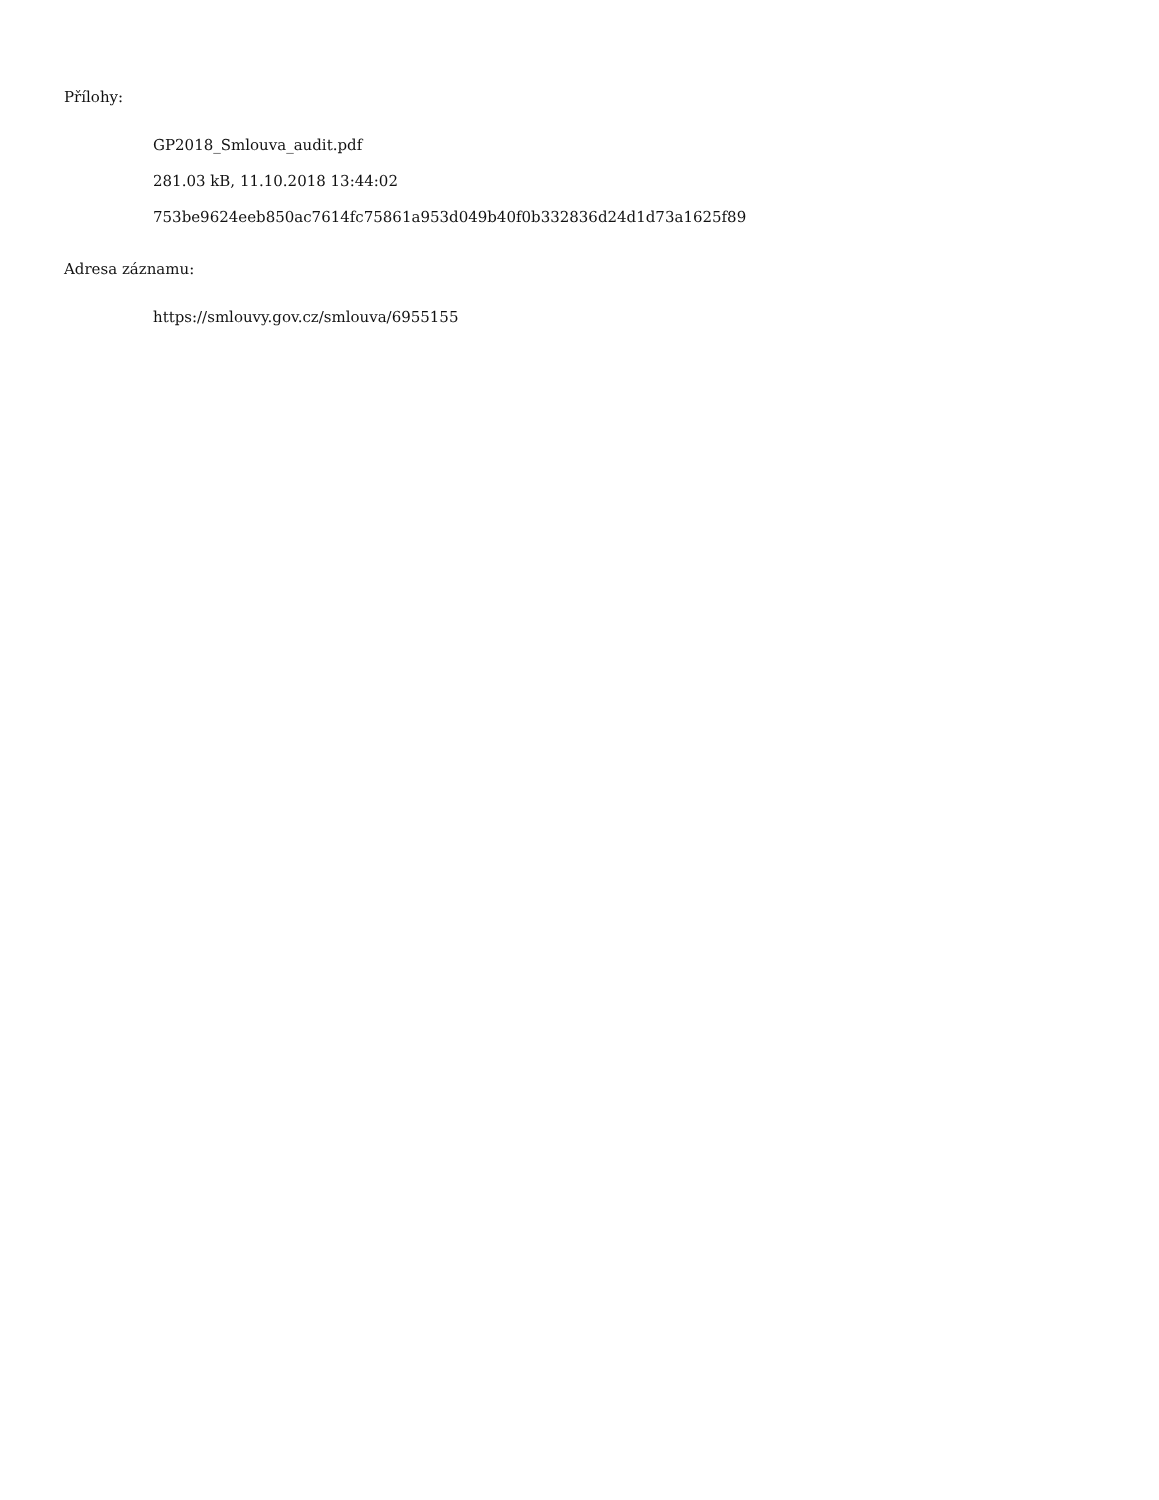Přílohy:
GP2018_Smlouva_audit.pdf
281.03 kB, 11.10.2018 13:44:02
753be9624eeb850ac7614fc75861a953d049b40f0b332836d24d1d73a1625f89
Adresa záznamu:
https://smlouvy.gov.cz/smlouva/6955155